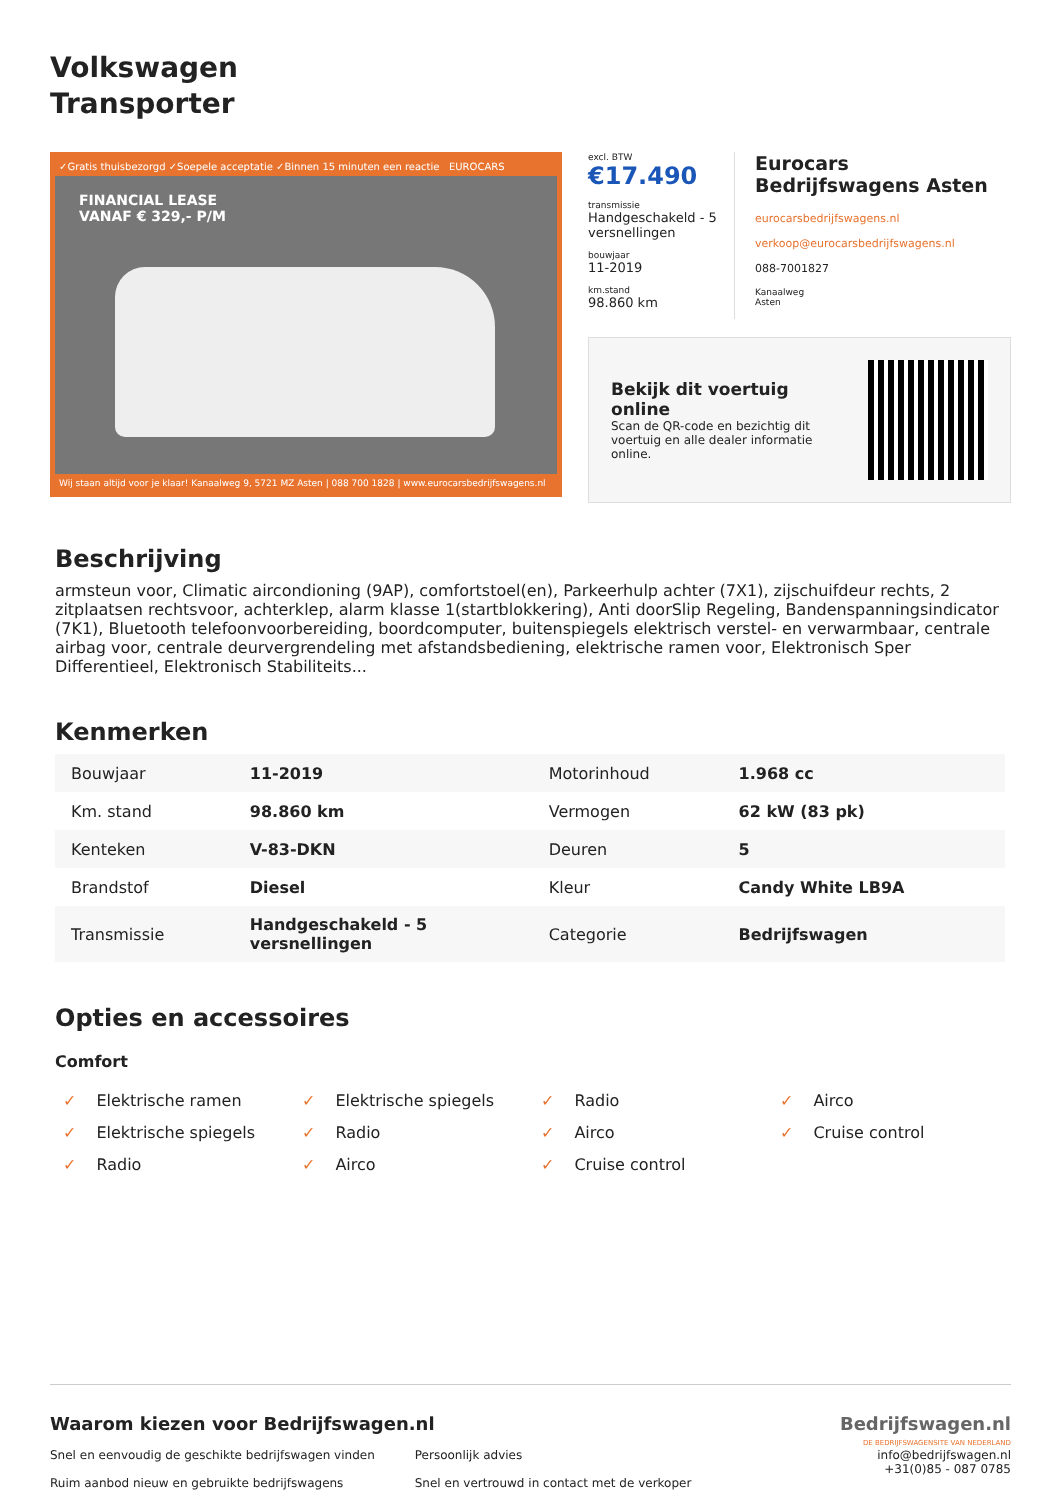Volkswagen
Transporter
✓Gratis thuisbezorgd ✓Soepele acceptatie ✓Binnen 15 minuten een reactie EUROCARS
FINANCIAL LEASE
VANAF € 329,- P/M
Wij staan altijd voor je klaar! Kanaalweg 9, 5721 MZ Asten | 088 700 1828 | www.eurocarsbedrijfswagens.nl
excl. BTW
€17.490
transmissie
Handgeschakeld - 5 versnellingen
bouwjaar
11-2019
km.stand
98.860 km
Eurocars Bedrijfswagens Asten
eurocarsbedrijfswagens.nl
verkoop@eurocarsbedrijfswagens.nl
088-7001827
Kanaalweg
Asten
Bekijk dit voertuig online
Scan de QR-code en bezichtig dit voertuig en alle dealer informatie online.
Beschrijving
armsteun voor, Climatic aircondioning (9AP), comfortstoel(en), Parkeerhulp achter (7X1), zijschuifdeur rechts, 2 zitplaatsen rechtsvoor, achterklep, alarm klasse 1(startblokkering), Anti doorSlip Regeling, Bandenspanningsindicator (7K1), Bluetooth telefoonvoorbereiding, boordcomputer, buitenspiegels elektrisch verstel- en verwarmbaar, centrale airbag voor, centrale deurvergrendeling met afstandsbediening, elektrische ramen voor, Elektronisch Sper Differentieel, Elektronisch Stabiliteits...
Kenmerken
| Bouwjaar | 11-2019 | Motorinhoud | 1.968 cc |
| Km. stand | 98.860 km | Vermogen | 62 kW (83 pk) |
| Kenteken | V-83-DKN | Deuren | 5 |
| Brandstof | Diesel | Kleur | Candy White LB9A |
| Transmissie | Handgeschakeld - 5 versnellingen | Categorie | Bedrijfswagen |
Opties en accessoires
Comfort
✓ Elektrische ramen
✓ Elektrische spiegels
✓ Radio
✓ Airco
✓ Elektrische spiegels
✓ Radio
✓ Airco
✓ Cruise control
✓ Radio
✓ Airco
✓ Cruise control
Waarom kiezen voor Bedrijfswagen.nl
Snel en eenvoudig de geschikte bedrijfswagen vinden
Ruim aanbod nieuw en gebruikte bedrijfswagens
Persoonlijk advies
Snel en vertrouwd in contact met de verkoper
Bedrijfswagen.nl
DE BEDRIJFSWAGENSITE VAN NEDERLAND
info@bedrijfswagen.nl
+31(0)85 - 087 0785